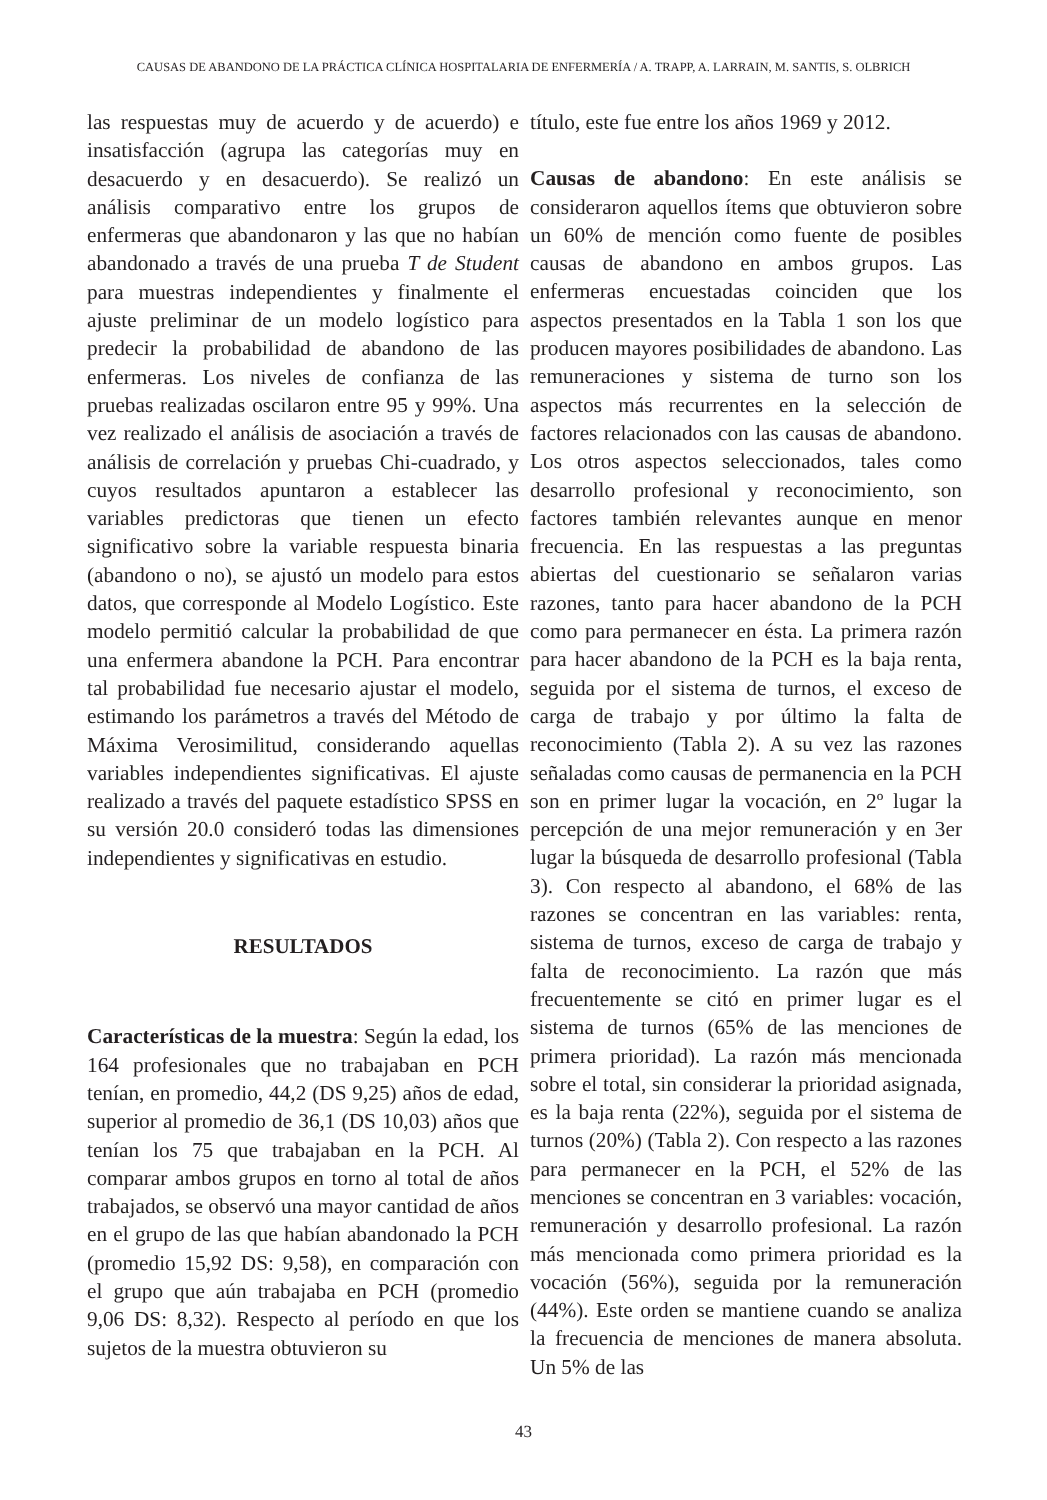CAUSAS DE ABANDONO DE LA PRÁCTICA CLÍNICA HOSPITALARIA DE ENFERMERÍA / A. TRAPP, A. LARRAIN, M. SANTIS, S. OLBRICH
las respuestas muy de acuerdo y de acuerdo) e insatisfacción (agrupa las categorías muy en desacuerdo y en desacuerdo). Se realizó un análisis comparativo entre los grupos de enfermeras que abandonaron y las que no habían abandonado a través de una prueba T de Student para muestras independientes y finalmente el ajuste preliminar de un modelo logístico para predecir la probabilidad de abandono de las enfermeras. Los niveles de confianza de las pruebas realizadas oscilaron entre 95 y 99%. Una vez realizado el análisis de asociación a través de análisis de correlación y pruebas Chi-cuadrado, y cuyos resultados apuntaron a establecer las variables predictoras que tienen un efecto significativo sobre la variable respuesta binaria (abandono o no), se ajustó un modelo para estos datos, que corresponde al Modelo Logístico. Este modelo permitió calcular la probabilidad de que una enfermera abandone la PCH. Para encontrar tal probabilidad fue necesario ajustar el modelo, estimando los parámetros a través del Método de Máxima Verosimilitud, considerando aquellas variables independientes significativas. El ajuste realizado a través del paquete estadístico SPSS en su versión 20.0 consideró todas las dimensiones independientes y significativas en estudio.
RESULTADOS
Características de la muestra: Según la edad, los 164 profesionales que no trabajaban en PCH tenían, en promedio, 44,2 (DS 9,25) años de edad, superior al promedio de 36,1 (DS 10,03) años que tenían los 75 que trabajaban en la PCH. Al comparar ambos grupos en torno al total de años trabajados, se observó una mayor cantidad de años en el grupo de las que habían abandonado la PCH (promedio 15,92 DS: 9,58), en comparación con el grupo que aún trabajaba en PCH (promedio 9,06 DS: 8,32). Respecto al período en que los sujetos de la muestra obtuvieron su
título, este fue entre los años 1969 y 2012.
Causas de abandono: En este análisis se consideraron aquellos ítems que obtuvieron sobre un 60% de mención como fuente de posibles causas de abandono en ambos grupos. Las enfermeras encuestadas coinciden que los aspectos presentados en la Tabla 1 son los que producen mayores posibilidades de abandono. Las remuneraciones y sistema de turno son los aspectos más recurrentes en la selección de factores relacionados con las causas de abandono. Los otros aspectos seleccionados, tales como desarrollo profesional y reconocimiento, son factores también relevantes aunque en menor frecuencia. En las respuestas a las preguntas abiertas del cuestionario se señalaron varias razones, tanto para hacer abandono de la PCH como para permanecer en ésta. La primera razón para hacer abandono de la PCH es la baja renta, seguida por el sistema de turnos, el exceso de carga de trabajo y por último la falta de reconocimiento (Tabla 2). A su vez las razones señaladas como causas de permanencia en la PCH son en primer lugar la vocación, en 2º lugar la percepción de una mejor remuneración y en 3er lugar la búsqueda de desarrollo profesional (Tabla 3). Con respecto al abandono, el 68% de las razones se concentran en las variables: renta, sistema de turnos, exceso de carga de trabajo y falta de reconocimiento. La razón que más frecuentemente se citó en primer lugar es el sistema de turnos (65% de las menciones de primera prioridad). La razón más mencionada sobre el total, sin considerar la prioridad asignada, es la baja renta (22%), seguida por el sistema de turnos (20%) (Tabla 2). Con respecto a las razones para permanecer en la PCH, el 52% de las menciones se concentran en 3 variables: vocación, remuneración y desarrollo profesional. La razón más mencionada como primera prioridad es la vocación (56%), seguida por la remuneración (44%). Este orden se mantiene cuando se analiza la frecuencia de menciones de manera absoluta. Un 5% de las
43